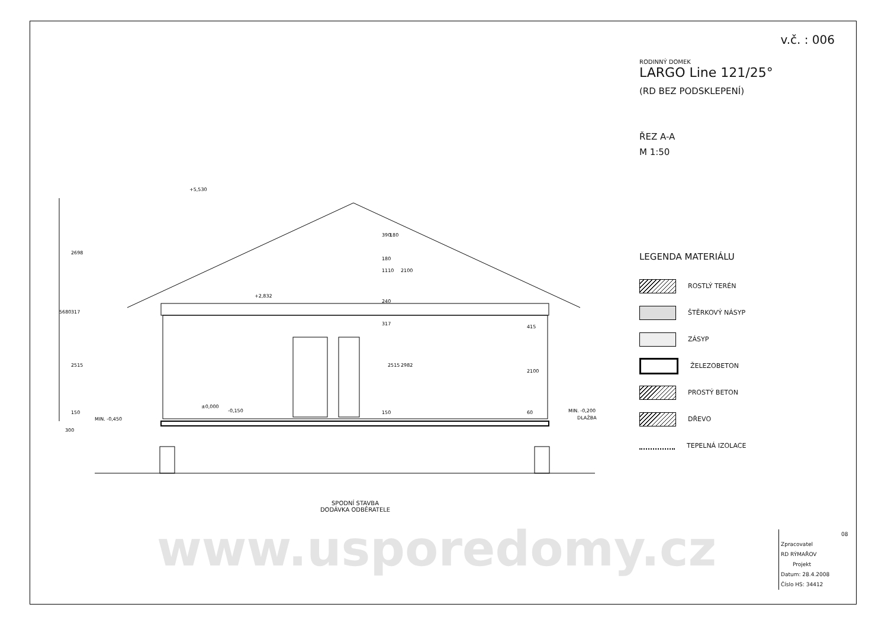+5,530
+2,832
±0,000
-0,150
MIN. -0,450
MIN. -0,200
DLAŽBA
5680
2698
2515
2515
2982
2100
1110
2100
390
180
180
240
317
317
415
60
150
150
300
SPODNÍ STAVBA
DODÁVKA ODBĚRATELE
v.č. : 006
RODINNÝ DOMEK
LARGO Line 121/25°
(RD BEZ PODSKLEPENÍ)
ŘEZ A-A
M 1:50
LEGENDA MATERIÁLU
ROSTLÝ TERÉN
ŠTĚRKOVÝ NÁSYP
ZÁSYP
ŽELEZOBETON
PROSTÝ BETON
DŘEVO
TEPELNÁ IZOLACE
www.usporedomy.cz
08
Zpracovatel
RD RÝMAŘOV
Projekt
Datum: 28.4.2008
Číslo HS: 34412